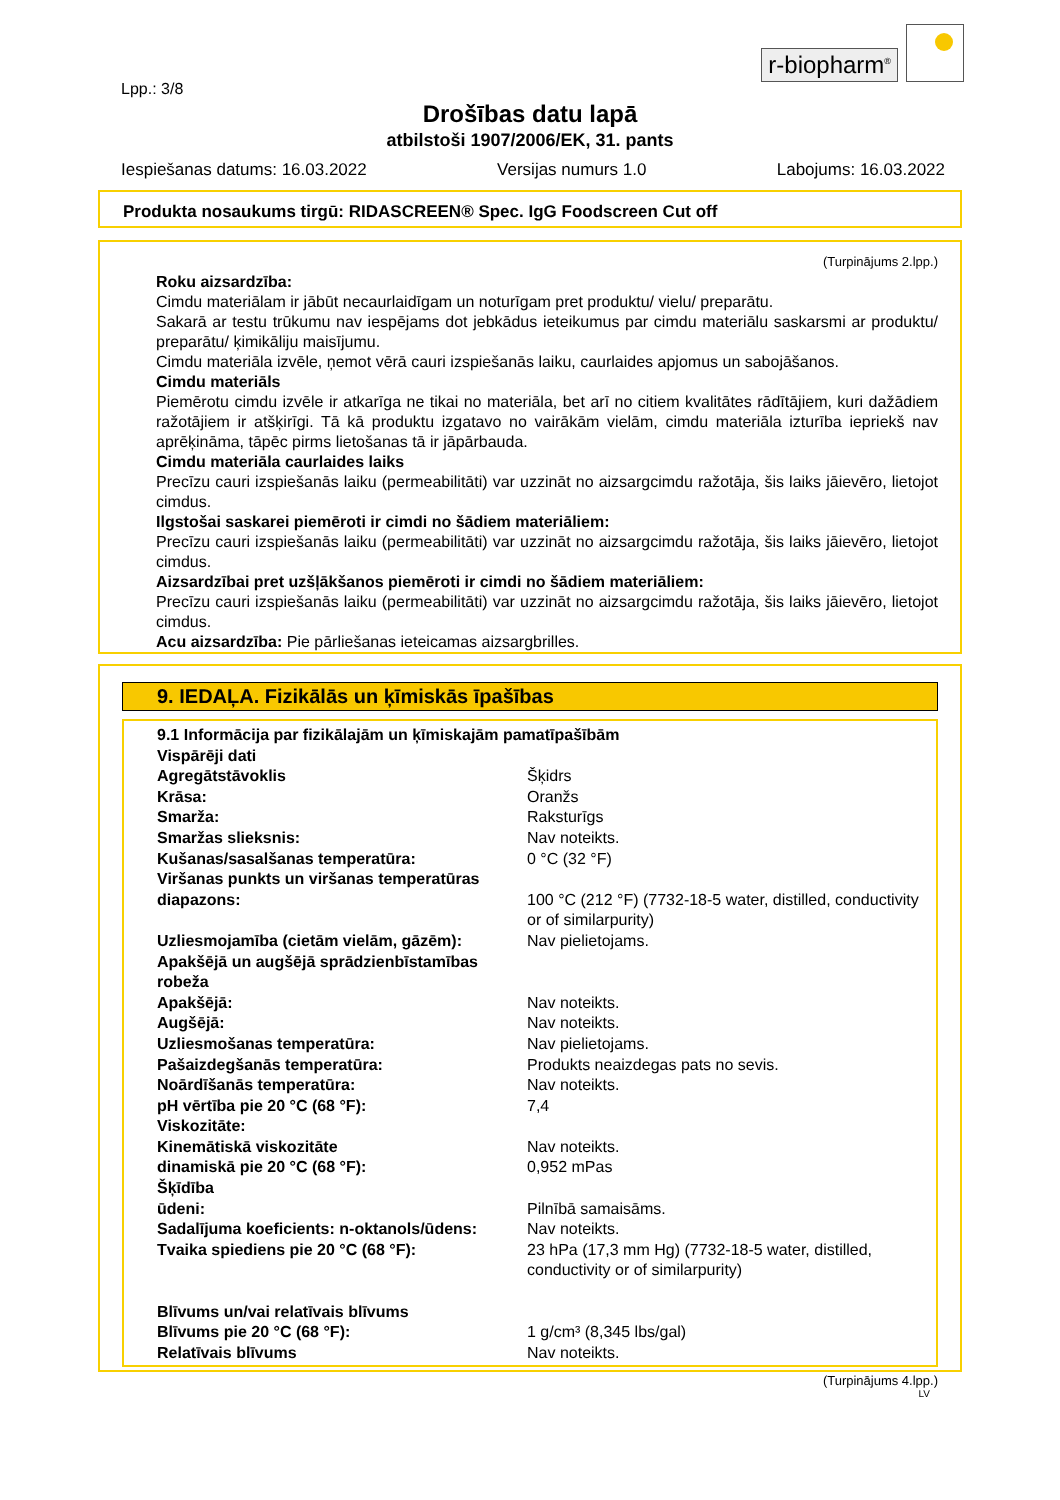r-biopharm<sup>®</sup>
Lpp.: 3/8
Drošības datu lapā
atbilstoši 1907/2006/EK, 31. pants
Iespiešanas datums: 16.03.2022 Versijas numurs 1.0 Labojums: 16.03.2022
Produkta nosaukums tirgū: RIDASCREEN® Spec. IgG Foodscreen Cut off
(Turpinājums 2.lpp.)
Roku aizsardzība:
Cimdu materiālam ir jābūt necaurlaidīgam un noturīgam pret produktu/ vielu/ preparātu.
Sakarā ar testu trūkumu nav iespējams dot jebkādus ieteikumus par cimdu materiālu saskarsmi ar produktu/ preparātu/ ķimikāliju maisījumu.
Cimdu materiāla izvēle, ņemot vērā cauri izspiešanās laiku, caurlaides apjomus un sabojāšanos.
Cimdu materiāls
Piemērotu cimdu izvēle ir atkarīga ne tikai no materiāla, bet arī no citiem kvalitātes rādītājiem, kuri dažādiem ražotājiem ir atšķirīgi. Tā kā produktu izgatavo no vairākām vielām, cimdu materiāla izturība iepriekš nav aprēķināma, tāpēc pirms lietošanas tā ir jāpārbauda.
Cimdu materiāla caurlaides laiks
Precīzu cauri izspiešanās laiku (permeabilitāti) var uzzināt no aizsargcimdu ražotāja, šis laiks jāievēro, lietojot cimdus.
Ilgstošai saskarei piemēroti ir cimdi no šādiem materiāliem:
Precīzu cauri izspiešanās laiku (permeabilitāti) var uzzināt no aizsargcimdu ražotāja, šis laiks jāievēro, lietojot cimdus.
Aizsardzībai pret uzšļākšanos piemēroti ir cimdi no šādiem materiāliem:
Precīzu cauri izspiešanās laiku (permeabilitāti) var uzzināt no aizsargcimdu ražotāja, šis laiks jāievēro, lietojot cimdus.
Acu aizsardzība: Pie pārliešanas ieteicamas aizsargbrilles.
9. IEDAĻA. Fizikālās un ķīmiskās īpašības
9.1 Informācija par fizikālajām un ķīmiskajām pamatīpašībām
Vispārēji dati
| Agregātstāvoklis | Šķidrs |
| Krāsa: | Oranžs |
| Smarža: | Raksturīgs |
| Smaržas slieksnis: | Nav noteikts. |
| Kušanas/sasalšanas temperatūra: | 0 °C (32 °F) |
| Viršanas punkts un viršanas temperatūras diapazons: | 100 °C (212 °F) (7732-18-5 water, distilled, conductivity or of similarpurity) |
| Uzliesmojamība (cietām vielām, gāzēm): | Nav pielietojams. |
| Apakšējā un augšējā sprādzienbīstamības robeža | |
| Apakšējā: | Nav noteikts. |
| Augšējā: | Nav noteikts. |
| Uzliesmošanas temperatūra: | Nav pielietojams. |
| Pašaizdegšanās temperatūra: | Produkts neaizdegas pats no sevis. |
| Noārdīšanās temperatūra: | Nav noteikts. |
| pH vērtība pie 20 °C (68 °F): | 7,4 |
| Viskozitāte: | |
| Kinemātiskā viskozitāte | Nav noteikts. |
| dinamiskā pie 20 °C (68 °F): | 0,952 mPas |
| Šķīdība | |
| ūdeni: | Pilnībā samaisāms. |
| Sadalījuma koeficients: n-oktanols/ūdens: | Nav noteikts. |
| Tvaika spiediens pie 20 °C (68 °F): | 23 hPa (17,3 mm Hg) (7732-18-5 water, distilled, conductivity or of similarpurity) |
| Blīvums un/vai relatīvais blīvums | |
| Blīvums pie 20 °C (68 °F): | 1 g/cm³ (8,345 lbs/gal) |
| Relatīvais blīvums | Nav noteikts. |
(Turpinājums 4.lpp.)
LV